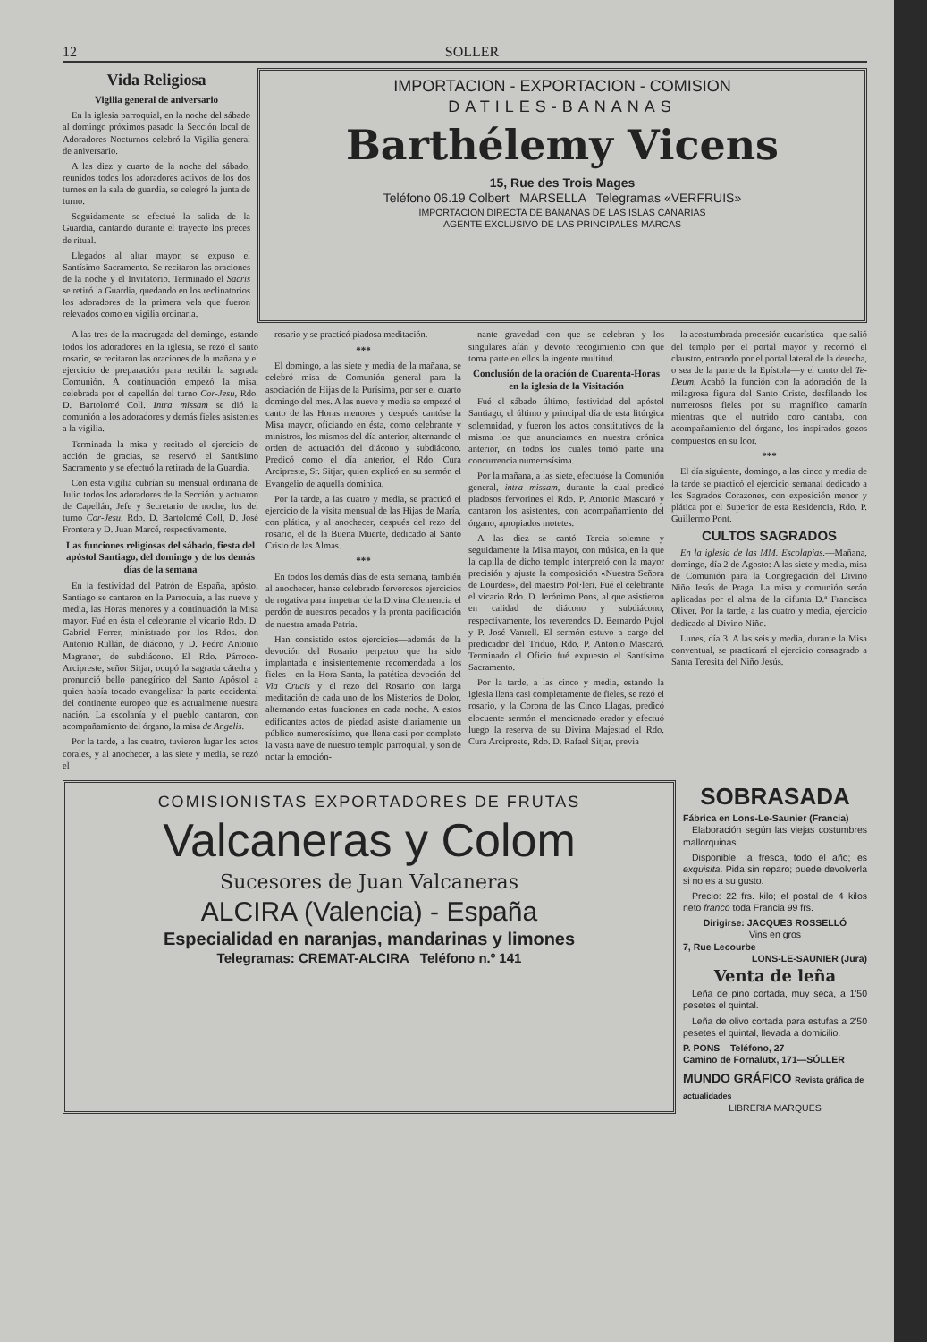12 SOLLER
Vida Religiosa
Vigilia general de aniversario
En la iglesia parroquial, en la noche del sábado al domingo próximos pasado la Sección local de Adoradores Nocturnos celebró la Vigilia general de aniversario.
A las diez y cuarto de la noche del sábado, reunidos todos los adoradores activos de los dos turnos en la sala de guardia, se celegró la junta de turno.
Seguidamente se efectuó la salida de la Guardia, cantando durante el trayecto los preces de ritual.
Llegados al altar mayor, se expuso el Santísimo Sacramento. Se recitaron las oraciones de la noche y el Invitatorio. Terminado el Sacris se retiró la Guardia, quedando en los reclinatorios los adoradores de la primera vela que fueron relevados como en vigilia ordinaria.
IMPORTACION - EXPORTACION - COMISION
DATILES-BANANAS
Barthélemy Vicens
15, Rue des Trois Mages
Teléfono 06.19 Colbert MARSELLA Telegramas «VERFRUIS»
IMPORTACION DIRECTA DE BANANAS DE LAS ISLAS CANARIAS
AGENTE EXCLUSIVO DE LAS PRINCIPALES MARCAS
A las tres de la madrugada del domingo, estando todos los adoradores en la iglesia, se rezó el santo rosario, se recitaron las oraciones de la mañana y el ejercicio de preparación para recibir la sagrada Comunión. A continuación empezó la misa, celebrada por el capellán del turno Cor-Jesu, Rdo. D. Bartolomé Coll. Intra missam se dió la comunión a los adoradores y demás fieles asistentes a la vigilia.
Terminada la misa y recitado el ejercicio de acción de gracias, se reservó el Santísimo Sacramento y se efectuó la retirada de la Guardia.
Con esta vigilia cubrían su mensual ordinaria de Julio todos los adoradores de la Sección, y actuaron de Capellán, Jefe y Secretario de noche, los del turno Cor-Jesu, Rdo. D. Bartolomé Coll, D. José Frontera y D. Juan Marcé, respectivamente.
Las funciones religiosas del sábado, fiesta del apóstol Santiago, del domingo y de los demás días de la semana
En la festividad del Patrón de España, apóstol Santiago se cantaron en la Parroquia, a las nueve y media, las Horas menores y a continuación la Misa mayor. Fué en ésta el celebrante el vicario Rdo. D. Gabriel Ferrer, ministrado por los Rdos. don Antonio Rullán, de diácono, y D. Pedro Antonio Magraner, de subdiácono. El Rdo. Párroco-Arcipreste, señor Sitjar, ocupó la sagrada cátedra y pronunció bello panegírico del Santo Apóstol a quien había tocado evangelizar la parte occidental del continente europeo que es actualmente nuestra nación. La escolanía y el pueblo cantaron, con acompañamiento del órgano, la misa de Angelis.
Por la tarde, a las cuatro, tuvieron lugar los actos corales, y al anochecer, a las siete y media, se rezó el
rosario y se practicó piadosa meditación.
***
El domingo, a las siete y media de la mañana, se celebró misa de Comunión general para la asociación de Hijas de la Purísima, por ser el cuarto domingo del mes. A las nueve y media se empezó el canto de las Horas menores y después cantóse la Misa mayor, oficiando en ésta, como celebrante y ministros, los mismos del día anterior, alternando el orden de actuación del diácono y subdiácono. Predicó como el día anterior, el Rdo. Cura Arcipreste, Sr. Sitjar, quien explicó en su sermón el Evangelio de aquella dominica.
Por la tarde, a las cuatro y media, se practicó el ejercicio de la visita mensual de las Hijas de María, con plática, y al anochecer, después del rezo del rosario, el de la Buena Muerte, dedicado al Santo Cristo de las Almas.
***
En todos los demás días de esta semana, también al anochecer, hanse celebrado fervorosos ejercicios de rogativa para impetrar de la Divina Clemencia el perdón de nuestros pecados y la pronta pacificación de nuestra amada Patria.
Han consistido estos ejercicios—además de la devoción del Rosario perpetuo que ha sido implantada e insistentemente recomendada a los fieles—en la Hora Santa, la patética devoción del Via Crucis y el rezo del Rosario con larga meditación de cada uno de los Misterios de Dolor, alternando estas funciones en cada noche. A estos edificantes actos de piedad asiste diariamente un público numerosísimo, que llena casi por completo la vasta nave de nuestro templo parroquial, y son de notar la emoción-
nante gravedad con que se celebran y los singulares afán y devoto recogimiento con que toma parte en ellos la ingente multitud.
Conclusión de la oración de Cuarenta-Horas en la iglesia de la Visitación
Fué el sábado último, festividad del apóstol Santiago, el último y principal día de esta litúrgica solemnidad, y fueron los actos constitutivos de la misma los que anunciamos en nuestra crónica anterior, en todos los cuales tomó parte una concurrencia numerosísima.
Por la mañana, a las siete, efectuóse la Comunión general, intra missam, durante la cual predicó piadosos fervorines el Rdo. P. Antonio Mascaró y cantaron los asistentes, con acompañamiento del órgano, apropiados motetes.
A las diez se cantó Tercia solemne y seguidamente la Misa mayor, con música, en la que la capilla de dicho templo interpretó con la mayor precisión y ajuste la composición «Nuestra Señora de Lourdes», del maestro Pol·leri. Fué el celebrante el vicario Rdo. D. Jerónimo Pons, al que asistieron en calidad de diácono y subdiácono, respectivamente, los reverendos D. Bernardo Pujol y P. José Vanrell. El sermón estuvo a cargo del predicador del Triduo, Rdo. P. Antonio Mascaró. Terminado el Oficio fué expuesto el Santísimo Sacramento.
Por la tarde, a las cinco y media, estando la iglesia llena casi completamente de fieles, se rezó el rosario, y la Corona de las Cinco Llagas, predicó elocuente sermón el mencionado orador y efectuó luego la reserva de su Divina Majestad el Rdo. Cura Arcipreste, Rdo. D. Rafael Sitjar, previa
la acostumbrada procesión eucarística—que salió del templo por el portal mayor y recorrió el claustro, entrando por el portal lateral de la derecha, o sea de la parte de la Epístola—y el canto del Te-Deum. Acabó la función con la adoración de la milagrosa figura del Santo Cristo, desfilando los numerosos fieles por su magnífico camarín mientras que el nutrido coro cantaba, con acompañamiento del órgano, los inspirados gozos compuestos en su loor.
***
El día siguiente, domingo, a las cinco y media de la tarde se practicó el ejercicio semanal dedicado a los Sagrados Corazones, con exposición menor y plática por el Superior de esta Residencia, Rdo. P. Guillermo Pont.
CULTOS SAGRADOS
En la iglesia de las MM. Escolapias.—Mañana, domingo, día 2 de Agosto: A las siete y media, misa de Comunión para la Congregación del Divino Niño Jesús de Praga. La misa y comunión serán aplicadas por el alma de la difunta D.ª Francisca Oliver. Por la tarde, a las cuatro y media, ejercicio dedicado al Divino Niño.
Lunes, día 3. A las seis y media, durante la Misa conventual, se practicará el ejercicio consagrado a Santa Teresita del Niño Jesús.
COMISIONISTAS EXPORTADORES DE FRUTAS
Valcaneras y Colom
Sucesores de Juan Valcaneras
ALCIRA (Valencia) - España
Especialidad en naranjas, mandarinas y limones
Telegramas: CREMAT-ALCIRA Teléfono n.º 141
SOBRASADA
Fábrica en Lons-Le-Saunier (Francia)
Elaboración según las viejas costumbres mallorquinas.
Disponible, la fresca, todo el año; es exquisita. Pida sin reparo; puede devolverla si no es a su gusto.
Precio: 22 frs. kilo; el postal de 4 kilos neto franco toda Francia 99 frs.
Dirigirse: JACQUES ROSSELLÓ
Vins en gros
7, Rue Lecourbe
LONS-LE-SAUNIER (Jura)
Venta de leña
Leña de pino cortada, muy seca, a 1'50 pesetes el quintal.
Leña de olivo cortada para estufas a 2'50 pesetes el quintal, llevada a domicilio.
P. PONS Teléfono, 27
Camino de Fornalutx, 171—SÓLLER
MUNDO GRÁFICO Revista gráfica de actualidades
LIBRERIA MARQUES